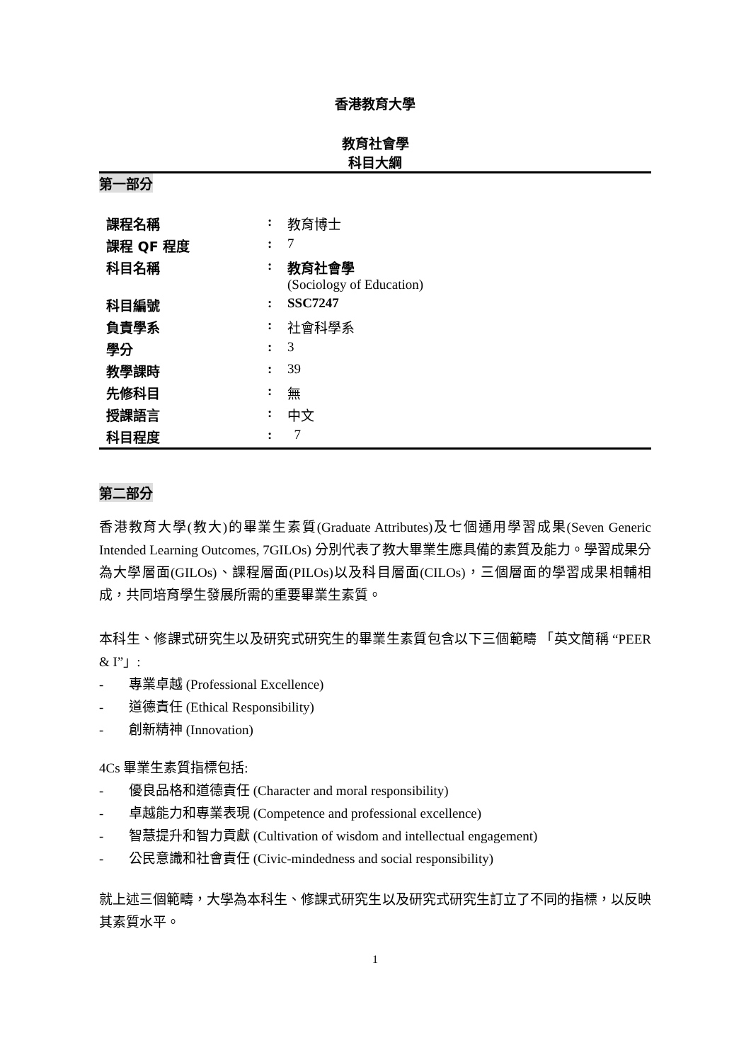香港教育大學
教育社會學
科目大綱
第一部分
| 課程名稱 | : | 教育博士 |
| 課程 QF 程度 | : | 7 |
| 科目名稱 | : | 教育社會學 (Sociology of Education) |
| 科目編號 | : | SSC7247 |
| 負責學系 | : | 社會科學系 |
| 學分 | : | 3 |
| 教學課時 | : | 39 |
| 先修科目 | : | 無 |
| 授課語言 | : | 中文 |
| 科目程度 | : | 7 |
第二部分
香港教育大學(教大)的畢業生素質(Graduate Attributes)及七個通用學習成果(Seven Generic Intended Learning Outcomes, 7GILOs) 分別代表了教大畢業生應具備的素質及能力。學習成果分為大學層面(GILOs)、課程層面(PILOs)以及科目層面(CILOs)，三個層面的學習成果相輔相成，共同培育學生發展所需的重要畢業生素質。
本科生、修課式研究生以及研究式研究生的畢業生素質包含以下三個範疇 「英文簡稱 “PEER & I”」:
- 專業卓越 (Professional Excellence)
- 道德責任 (Ethical Responsibility)
- 創新精神 (Innovation)
4Cs 畢業生素質指標包括:
- 優良品格和道德責任 (Character and moral responsibility)
- 卓越能力和專業表現 (Competence and professional excellence)
- 智慧提升和智力貢獻 (Cultivation of wisdom and intellectual engagement)
- 公民意識和社會責任 (Civic-mindedness and social responsibility)
就上述三個範疇，大學為本科生、修課式研究生以及研究式研究生訂立了不同的指標，以反映其素質水平。
1